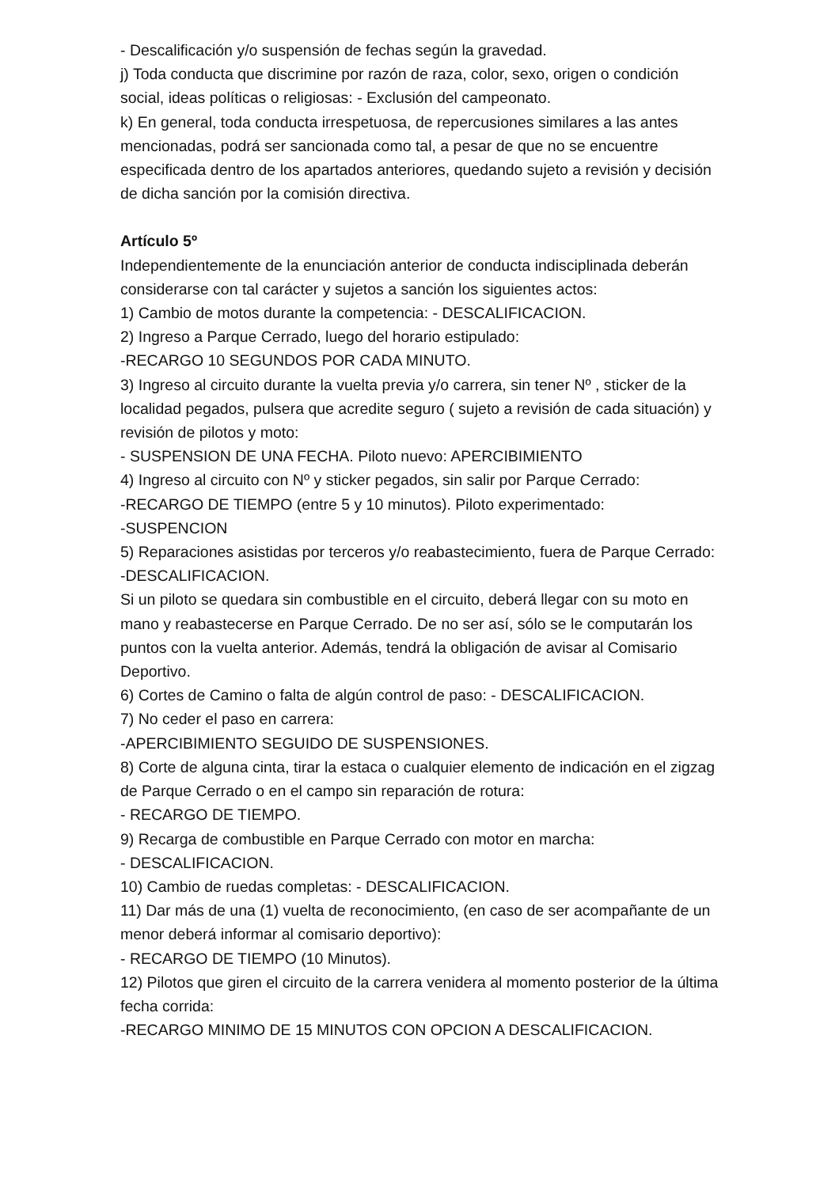- Descalificación y/o suspensión de fechas según la gravedad.
j) Toda conducta que discrimine por razón de raza, color, sexo, origen o condición social, ideas políticas o religiosas: - Exclusión del campeonato.
k) En general, toda conducta irrespetuosa, de repercusiones similares a las antes mencionadas, podrá ser sancionada como tal, a pesar de que no se encuentre especificada dentro de los apartados anteriores, quedando sujeto a revisión y decisión de dicha sanción por la comisión directiva.
Artículo 5º
Independientemente de la enunciación anterior de conducta indisciplinada deberán considerarse con tal carácter y sujetos a sanción los siguientes actos:
1) Cambio de motos durante la competencia: - DESCALIFICACION.
2) Ingreso a Parque Cerrado, luego del horario estipulado:
-RECARGO 10 SEGUNDOS POR CADA MINUTO.
3) Ingreso al circuito durante la vuelta previa y/o carrera, sin tener Nº , sticker de la localidad pegados, pulsera que acredite seguro ( sujeto a revisión de cada situación) y revisión de pilotos y moto:
- SUSPENSION DE UNA FECHA. Piloto nuevo: APERCIBIMIENTO
4) Ingreso al circuito con Nº y sticker pegados, sin salir por Parque Cerrado:
-RECARGO DE TIEMPO (entre 5 y 10 minutos). Piloto experimentado:
-SUSPENCION
5) Reparaciones asistidas por terceros y/o reabastecimiento, fuera de Parque Cerrado: -DESCALIFICACION.
Si un piloto se quedara sin combustible en el circuito, deberá llegar con su moto en mano y reabastecerse en Parque Cerrado. De no ser así, sólo se le computarán los puntos con la vuelta anterior. Además, tendrá la obligación de avisar al Comisario Deportivo.
6) Cortes de Camino o falta de algún control de paso: - DESCALIFICACION.
7) No ceder el paso en carrera:
-APERCIBIMIENTO SEGUIDO DE SUSPENSIONES.
8) Corte de alguna cinta, tirar la estaca o cualquier elemento de indicación en el zigzag de Parque Cerrado o en el campo sin reparación de rotura:
- RECARGO DE TIEMPO.
9) Recarga de combustible en Parque Cerrado con motor en marcha:
- DESCALIFICACION.
10) Cambio de ruedas completas: - DESCALIFICACION.
11) Dar más de una (1) vuelta de reconocimiento, (en caso de ser acompañante de un menor deberá informar al comisario deportivo):
- RECARGO DE TIEMPO (10 Minutos).
12) Pilotos que giren el circuito de la carrera venidera al momento posterior de la última fecha corrida:
-RECARGO MINIMO DE 15 MINUTOS CON OPCION A DESCALIFICACION.